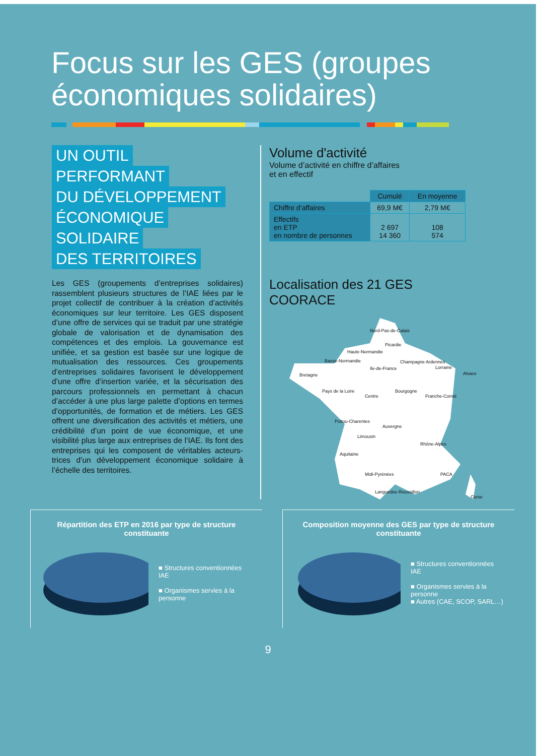Focus sur les GES (groupes économiques solidaires)
UN OUTIL
PERFORMANT
DU DÉVELOPPEMENT
ÉCONOMIQUE
SOLIDAIRE
DES TERRITOIRES
Les GES (groupements d’entreprises solidaires) rassemblent plusieurs structures de l’IAE liées par le projet collectif de contribuer à la création d’activités économiques sur leur territoire. Les GES disposent d’une offre de services qui se traduit par une stratégie globale de valorisation et de dynamisation des compétences et des emplois. La gouvernance est unifiée, et sa gestion est basée sur une logique de mutualisation des ressources. Ces groupements d’entreprises solidaires favorisent le développement d’une offre d’insertion variée, et la sécurisation des parcours professionnels en permettant à chacun d’accéder à une plus large palette d’options en termes d’opportunités, de formation et de métiers. Les GES offrent une diversification des activités et métiers, une crédibilité d’un point de vue économique, et une visibilité plus large aux entreprises de l’IAE. Ils font des entreprises qui les composent de véritables acteurs-trices d’un développement économique solidaire à l’échelle des territoires.
Volume d'activité
Volume d’activité en chiffre d’affaires
et en effectif
| | Cumulé | En moyenne |
| Chiffre d’affaires | 69,9 M€ | 2,79 M€ |
| Effectifs en ETP en nombre de personnes | 2 697 14 360 | 108 574 |
Localisation des 21 GES COORACE
Nord-Pas-de-Calais
Picardie
Haute-Normandie
Basse-Normandie
Ile-de-France
Champagne Ardennes
Lorraine
Alsace Bretagne
Pays de la Loire
Centre
Bourgogne
Franche-Comté
Poitou-Charentes
Auvergne
Limousin
Rhône-Alpes
Aquitaine
Midi-Pyrénées PACA
Languedoc-Roussillon
Corse
Répartition des ETP en 2016 par type de structure constituante
■ Structures conventionnées IAE
■ Organismes servies à la personne
Composition moyenne des GES par type de structure constituante
■ Structures conventionnées IAE
■ Organismes servies à la personne
■ Autres (CAE, SCOP, SARL…)
9